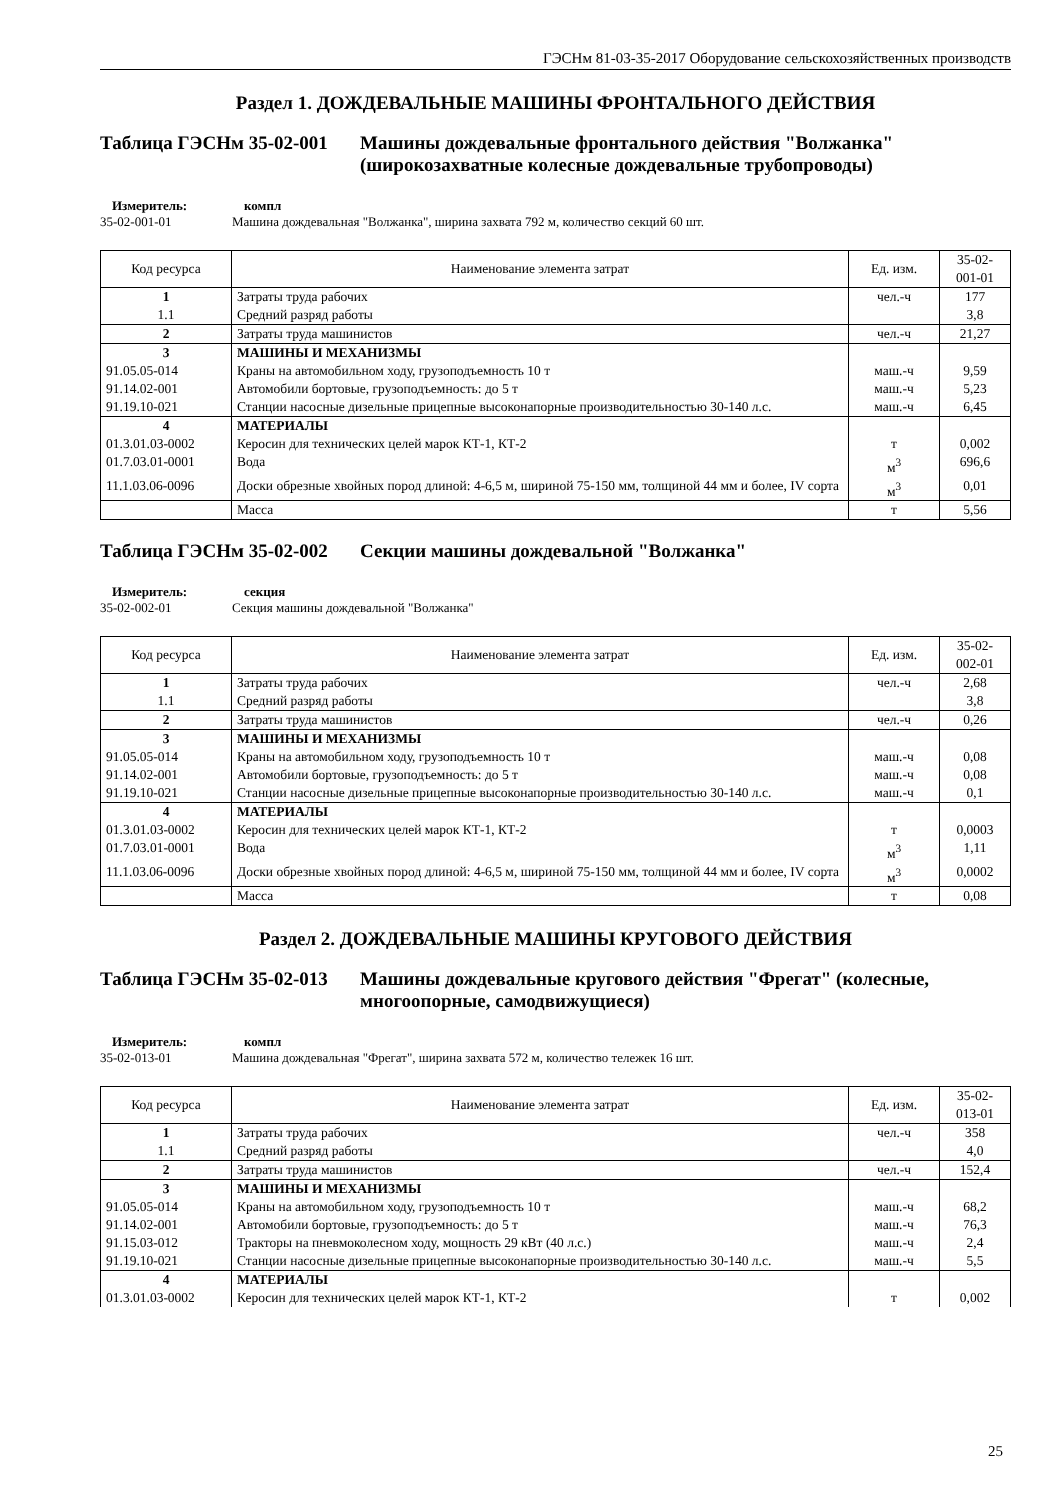ГЭСНм 81-03-35-2017 Оборудование сельскохозяйственных производств
Раздел 1. ДОЖДЕВАЛЬНЫЕ МАШИНЫ ФРОНТАЛЬНОГО ДЕЙСТВИЯ
Таблица ГЭСНм 35-02-001
Машины дождевальные фронтального действия "Волжанка" (широкозахватные колесные дождевальные трубопроводы)
Измеритель: компл 35-02-001-01 Машина дождевальная "Волжанка", ширина захвата 792 м, количество секций 60 шт.
| Код ресурса | Наименование элемента затрат | Ед. изм. | 35-02-001-01 |
| --- | --- | --- | --- |
| 1 | Затраты труда рабочих | чел.-ч | 177 |
| 1.1 | Средний разряд работы | | 3,8 |
| 2 | Затраты труда машинистов | чел.-ч | 21,27 |
| 3 | МАШИНЫ И МЕХАНИЗМЫ | | |
| 91.05.05-014 | Краны на автомобильном ходу, грузоподъемность 10 т | маш.-ч | 9,59 |
| 91.14.02-001 | Автомобили бортовые, грузоподъемность: до 5 т | маш.-ч | 5,23 |
| 91.19.10-021 | Станции насосные дизельные прицепные высоконапорные производительностью 30-140 л.с. | маш.-ч | 6,45 |
| 4 | МАТЕРИАЛЫ | | |
| 01.3.01.03-0002 | Керосин для технических целей марок КТ-1, КТ-2 | т | 0,002 |
| 01.7.03.01-0001 | Вода | м<sup>3</sup> | 696,6 |
| 11.1.03.06-0096 | Доски обрезные хвойных пород длиной: 4-6,5 м, шириной 75-150 мм, толщиной 44 мм и более, IV сорта | м<sup>3</sup> | 0,01 |
| | Масса | т | 5,56 |
Таблица ГЭСНм 35-02-002
Секции машины дождевальной "Волжанка"
Измеритель: секция 35-02-002-01 Секция машины дождевальной "Волжанка"
| Код ресурса | Наименование элемента затрат | Ед. изм. | 35-02-002-01 |
| --- | --- | --- | --- |
| 1 | Затраты труда рабочих | чел.-ч | 2,68 |
| 1.1 | Средний разряд работы | | 3,8 |
| 2 | Затраты труда машинистов | чел.-ч | 0,26 |
| 3 | МАШИНЫ И МЕХАНИЗМЫ | | |
| 91.05.05-014 | Краны на автомобильном ходу, грузоподъемность 10 т | маш.-ч | 0,08 |
| 91.14.02-001 | Автомобили бортовые, грузоподъемность: до 5 т | маш.-ч | 0,08 |
| 91.19.10-021 | Станции насосные дизельные прицепные высоконапорные производительностью 30-140 л.с. | маш.-ч | 0,1 |
| 4 | МАТЕРИАЛЫ | | |
| 01.3.01.03-0002 | Керосин для технических целей марок КТ-1, КТ-2 | т | 0,0003 |
| 01.7.03.01-0001 | Вода | м<sup>3</sup> | 1,11 |
| 11.1.03.06-0096 | Доски обрезные хвойных пород длиной: 4-6,5 м, шириной 75-150 мм, толщиной 44 мм и более, IV сорта | м<sup>3</sup> | 0,0002 |
| | Масса | т | 0,08 |
Раздел 2. ДОЖДЕВАЛЬНЫЕ МАШИНЫ КРУГОВОГО ДЕЙСТВИЯ
Таблица ГЭСНм 35-02-013
Машины дождевальные кругового действия "Фрегат" (колесные, многоопорные, самодвижущиеся)
Измеритель: компл 35-02-013-01 Машина дождевальная "Фрегат", ширина захвата 572 м, количество тележек 16 шт.
| Код ресурса | Наименование элемента затрат | Ед. изм. | 35-02-013-01 |
| --- | --- | --- | --- |
| 1 | Затраты труда рабочих | чел.-ч | 358 |
| 1.1 | Средний разряд работы | | 4,0 |
| 2 | Затраты труда машинистов | чел.-ч | 152,4 |
| 3 | МАШИНЫ И МЕХАНИЗМЫ | | |
| 91.05.05-014 | Краны на автомобильном ходу, грузоподъемность 10 т | маш.-ч | 68,2 |
| 91.14.02-001 | Автомобили бортовые, грузоподъемность: до 5 т | маш.-ч | 76,3 |
| 91.15.03-012 | Тракторы на пневмоколесном ходу, мощность 29 кВт (40 л.с.) | маш.-ч | 2,4 |
| 91.19.10-021 | Станции насосные дизельные прицепные высоконапорные производительностью 30-140 л.с. | маш.-ч | 5,5 |
| 4 | МАТЕРИАЛЫ | | |
| 01.3.01.03-0002 | Керосин для технических целей марок КТ-1, КТ-2 | т | 0,002 |
25